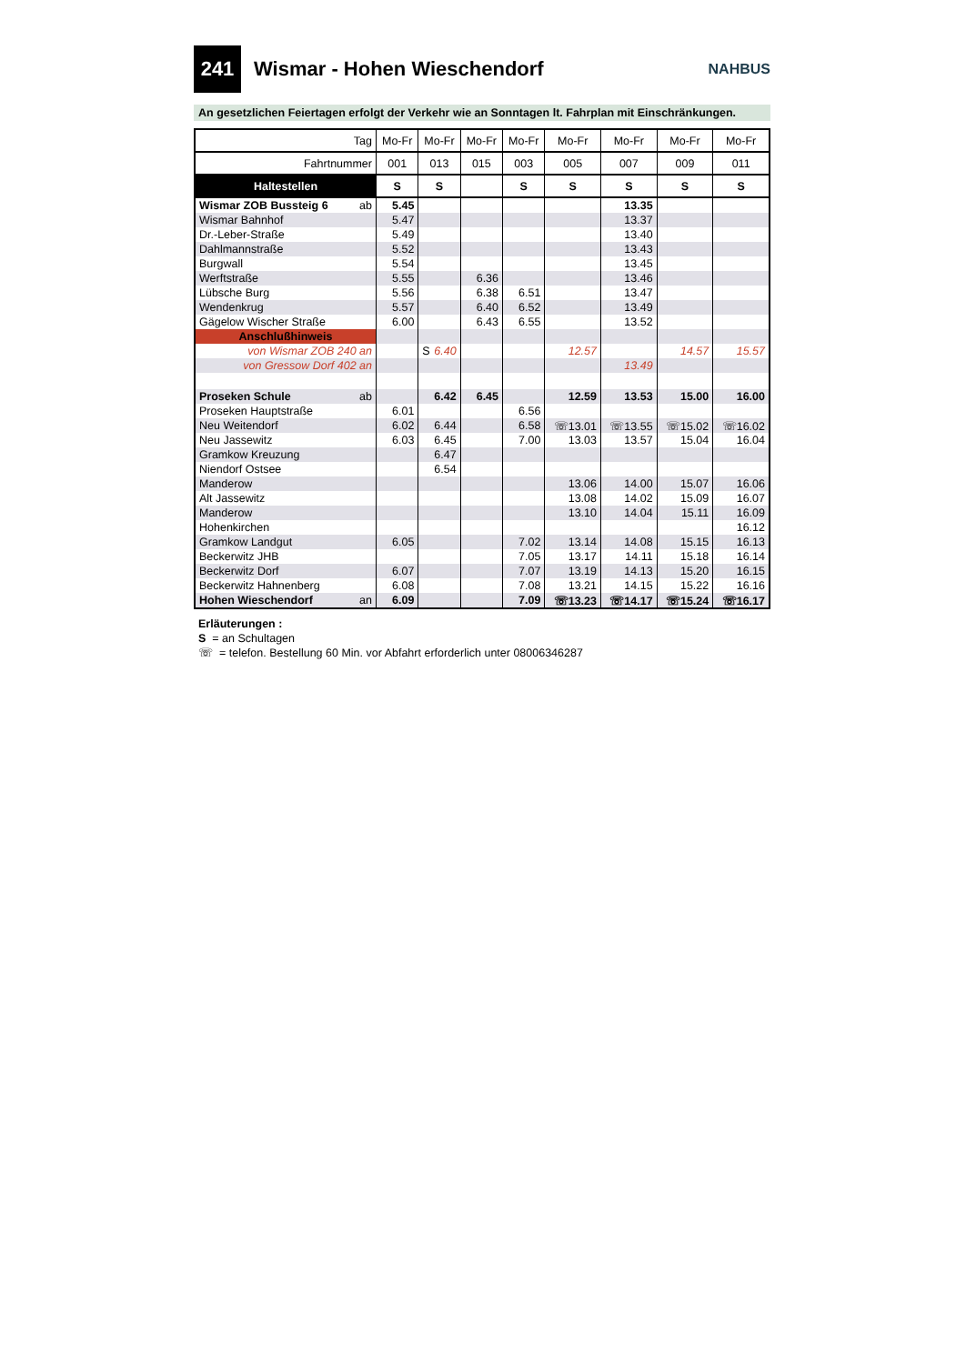241
Wismar - Hohen Wieschendorf
NAHBUS
An gesetzlichen Feiertagen erfolgt der Verkehr wie an Sonntagen lt. Fahrplan mit Einschränkungen.
| Tag | Mo-Fr | Mo-Fr | Mo-Fr | Mo-Fr | Mo-Fr | Mo-Fr | Mo-Fr | Mo-Fr |
| Fahrtnummer | 001 | 013 | 015 | 003 | 005 | 007 | 009 | 011 |
| Haltestellen | S | S | | S | S | S | S | S |
| Wismar ZOB Bussteig 6 ab | 5.45 | | | | | 13.35 | | |
| Wismar Bahnhof | 5.47 | | | | | 13.37 | | |
| Dr.-Leber-Straße | 5.49 | | | | | 13.40 | | |
| Dahlmannstraße | 5.52 | | | | | 13.43 | | |
| Burgwall | 5.54 | | | | | 13.45 | | |
| Werftstraße | 5.55 | | 6.36 | | | 13.46 | | |
| Lübsche Burg | 5.56 | | 6.38 | 6.51 | | 13.47 | | |
| Wendenkrug | 5.57 | | 6.40 | 6.52 | | 13.49 | | |
| Gägelow Wischer Straße | 6.00 | | 6.43 | 6.55 | | 13.52 | | |
| Anschlußhinweis | | | | | | | | |
| von Wismar ZOB 240 an | | S 6.40 | | | 12.57 | | 14.57 | 15.57 |
| von Gressow Dorf 402 an | | | | | | 13.49 | | |
| Proseken Schule ab | | 6.42 | 6.45 | | 12.59 | 13.53 | 15.00 | 16.00 |
| Proseken Hauptstraße | 6.01 | | | 6.56 | | | | |
| Neu Weitendorf | 6.02 | 6.44 | | 6.58 | ☏13.01 | ☏13.55 | ☏15.02 | ☏16.02 |
| Neu Jassewitz | 6.03 | 6.45 | | 7.00 | 13.03 | 13.57 | 15.04 | 16.04 |
| Gramkow Kreuzung | | 6.47 | | | | | | |
| Niendorf Ostsee | | 6.54 | | | | | | |
| Manderow | | | | | 13.06 | 14.00 | 15.07 | 16.06 |
| Alt Jassewitz | | | | | 13.08 | 14.02 | 15.09 | 16.07 |
| Manderow | | | | | 13.10 | 14.04 | 15.11 | 16.09 |
| Hohenkirchen | | | | | | | | 16.12 |
| Gramkow Landgut | 6.05 | | | 7.02 | 13.14 | 14.08 | 15.15 | 16.13 |
| Beckerwitz JHB | | | | 7.05 | 13.17 | 14.11 | 15.18 | 16.14 |
| Beckerwitz Dorf | 6.07 | | | 7.07 | 13.19 | 14.13 | 15.20 | 16.15 |
| Beckerwitz Hahnenberg | 6.08 | | | 7.08 | 13.21 | 14.15 | 15.22 | 16.16 |
| Hohen Wieschendorf an | 6.09 | | | 7.09 | ☏13.23 | ☏14.17 | ☏15.24 | ☏16.17 |
Erläuterungen :
S = an Schultagen
☏ = telefon. Bestellung 60 Min. vor Abfahrt erforderlich unter 08006346287